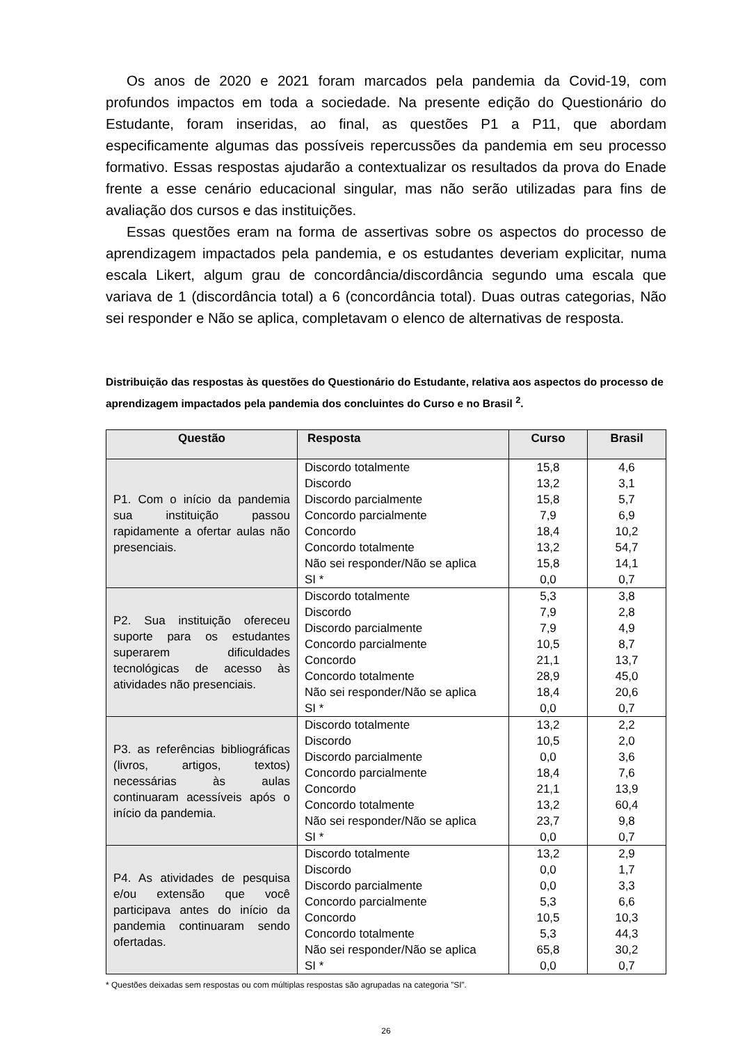Os anos de 2020 e 2021 foram marcados pela pandemia da Covid-19, com profundos impactos em toda a sociedade. Na presente edição do Questionário do Estudante, foram inseridas, ao final, as questões P1 a P11, que abordam especificamente algumas das possíveis repercussões da pandemia em seu processo formativo. Essas respostas ajudarão a contextualizar os resultados da prova do Enade frente a esse cenário educacional singular, mas não serão utilizadas para fins de avaliação dos cursos e das instituições.
Essas questões eram na forma de assertivas sobre os aspectos do processo de aprendizagem impactados pela pandemia, e os estudantes deveriam explicitar, numa escala Likert, algum grau de concordância/discordância segundo uma escala que variava de 1 (discordância total) a 6 (concordância total). Duas outras categorias, Não sei responder e Não se aplica, completavam o elenco de alternativas de resposta.
Distribuição das respostas às questões do Questionário do Estudante, relativa aos aspectos do processo de aprendizagem impactados pela pandemia dos concluintes do Curso e no Brasil <sup>2</sup>.
| Questão | Resposta | Curso | Brasil |
| --- | --- | --- | --- |
| P1. Com o início da pandemia sua instituição passou rapidamente a ofertar aulas não presenciais. | Discordo totalmente | 15,8 | 4,6 |
| | Discordo | 13,2 | 3,1 |
| | Discordo parcialmente | 15,8 | 5,7 |
| | Concordo parcialmente | 7,9 | 6,9 |
| | Concordo | 18,4 | 10,2 |
| | Concordo totalmente | 13,2 | 54,7 |
| | Não sei responder/Não se aplica | 15,8 | 14,1 |
| | SI * | 0,0 | 0,7 |
| P2. Sua instituição ofereceu suporte para os estudantes superarem dificuldades tecnológicas de acesso às atividades não presenciais. | Discordo totalmente | 5,3 | 3,8 |
| | Discordo | 7,9 | 2,8 |
| | Discordo parcialmente | 7,9 | 4,9 |
| | Concordo parcialmente | 10,5 | 8,7 |
| | Concordo | 21,1 | 13,7 |
| | Concordo totalmente | 28,9 | 45,0 |
| | Não sei responder/Não se aplica | 18,4 | 20,6 |
| | SI * | 0,0 | 0,7 |
| P3. as referências bibliográficas (livros, artigos, textos) necessárias às aulas continuaram acessíveis após o início da pandemia. | Discordo totalmente | 13,2 | 2,2 |
| | Discordo | 10,5 | 2,0 |
| | Discordo parcialmente | 0,0 | 3,6 |
| | Concordo parcialmente | 18,4 | 7,6 |
| | Concordo | 21,1 | 13,9 |
| | Concordo totalmente | 13,2 | 60,4 |
| | Não sei responder/Não se aplica | 23,7 | 9,8 |
| | SI * | 0,0 | 0,7 |
| P4. As atividades de pesquisa e/ou extensão que você participava antes do início da pandemia continuaram sendo ofertadas. | Discordo totalmente | 13,2 | 2,9 |
| | Discordo | 0,0 | 1,7 |
| | Discordo parcialmente | 0,0 | 3,3 |
| | Concordo parcialmente | 5,3 | 6,6 |
| | Concordo | 10,5 | 10,3 |
| | Concordo totalmente | 5,3 | 44,3 |
| | Não sei responder/Não se aplica | 65,8 | 30,2 |
| | SI * | 0,0 | 0,7 |
* Questões deixadas sem respostas ou com múltiplas respostas são agrupadas na categoria ”SI”.
26